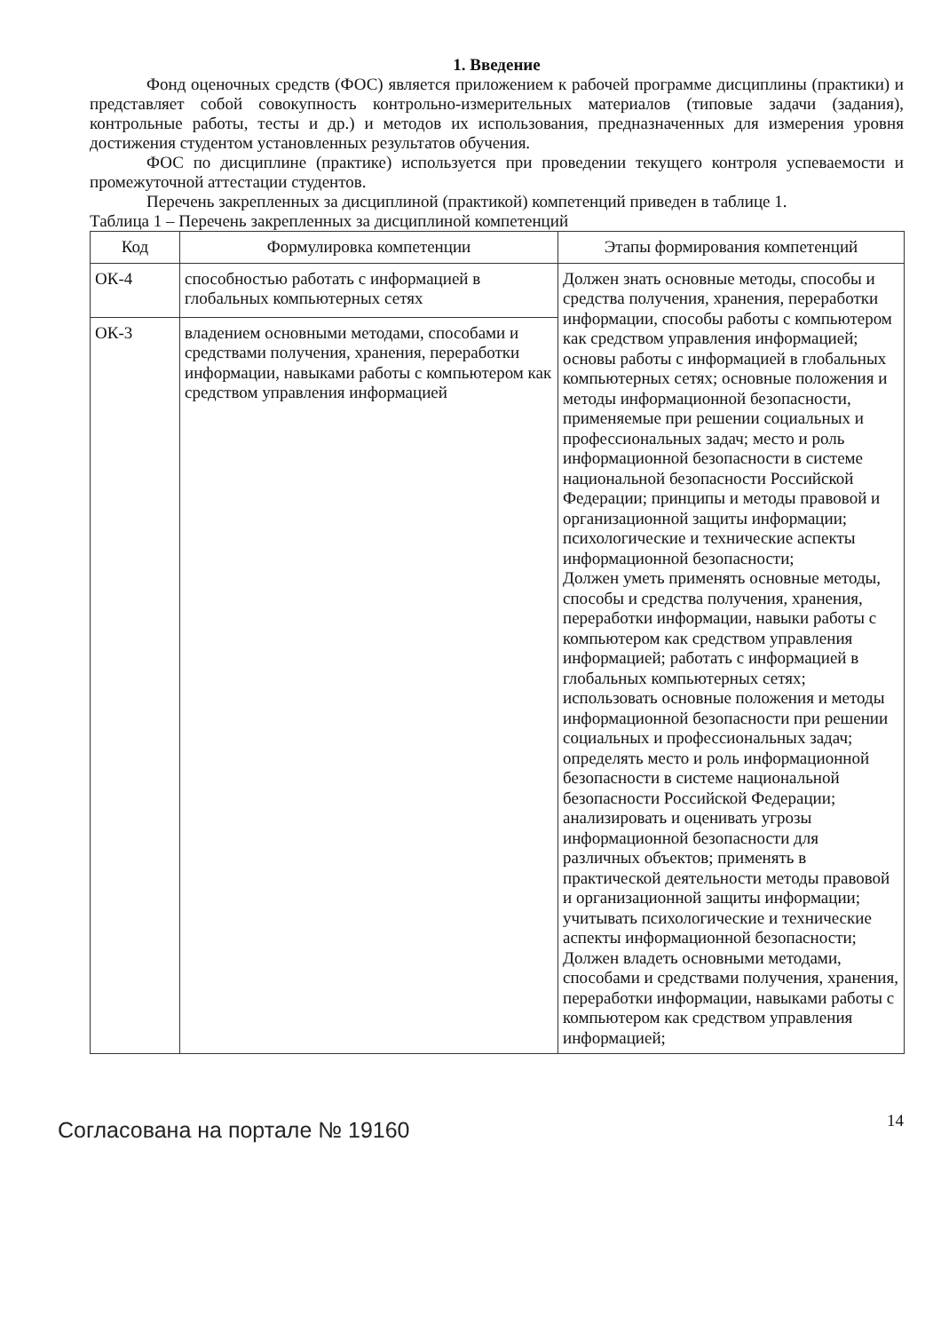1. Введение
Фонд оценочных средств (ФОС) является приложением к рабочей программе дисциплины (практики) и представляет собой совокупность контрольно-измерительных материалов (типовые задачи (задания), контрольные работы, тесты и др.) и методов их использования, предназначенных для измерения уровня достижения студентом установленных результатов обучения.
ФОС по дисциплине (практике) используется при проведении текущего контроля успеваемости и промежуточной аттестации студентов.
Перечень закрепленных за дисциплиной (практикой) компетенций приведен в таблице 1.
Таблица 1 – Перечень закрепленных за дисциплиной компетенций
| Код | Формулировка компетенции | Этапы формирования компетенций |
| --- | --- | --- |
| ОК-4 | способностью работать с информацией в глобальных компьютерных сетях | Должен знать основные методы, способы и средства получения, хранения, переработки информации, способы работы с компьютером как средством управления информацией; основы работы с информацией в глобальных компьютерных сетях; основные положения и методы информационной безопасности, применяемые при решении социальных и профессиональных задач; место и роль информационной безопасности в системе национальной безопасности Российской Федерации; принципы и методы правовой и организационной защиты информации; психологические и технические аспекты информационной безопасности; Должен уметь применять основные методы, способы и средства получения, хранения, переработки информации, навыки работы с компьютером как средством управления информацией; работать с информацией в глобальных компьютерных сетях; использовать основные положения и методы информационной безопасности при решении социальных и профессиональных задач; определять место и роль информационной безопасности в системе национальной безопасности Российской Федерации; анализировать и оценивать угрозы информационной безопасности для различных объектов; применять в практической деятельности методы правовой и организационной защиты информации; учитывать психологические и технические аспекты информационной безопасности; Должен владеть основными методами, способами и средствами получения, хранения, переработки информации, навыками работы с компьютером как средством управления информацией; |
| ОК-3 | владением основными методами, способами и средствами получения, хранения, переработки информации, навыками работы с компьютером как средством управления информацией | |
Согласована на портале № 19160
14